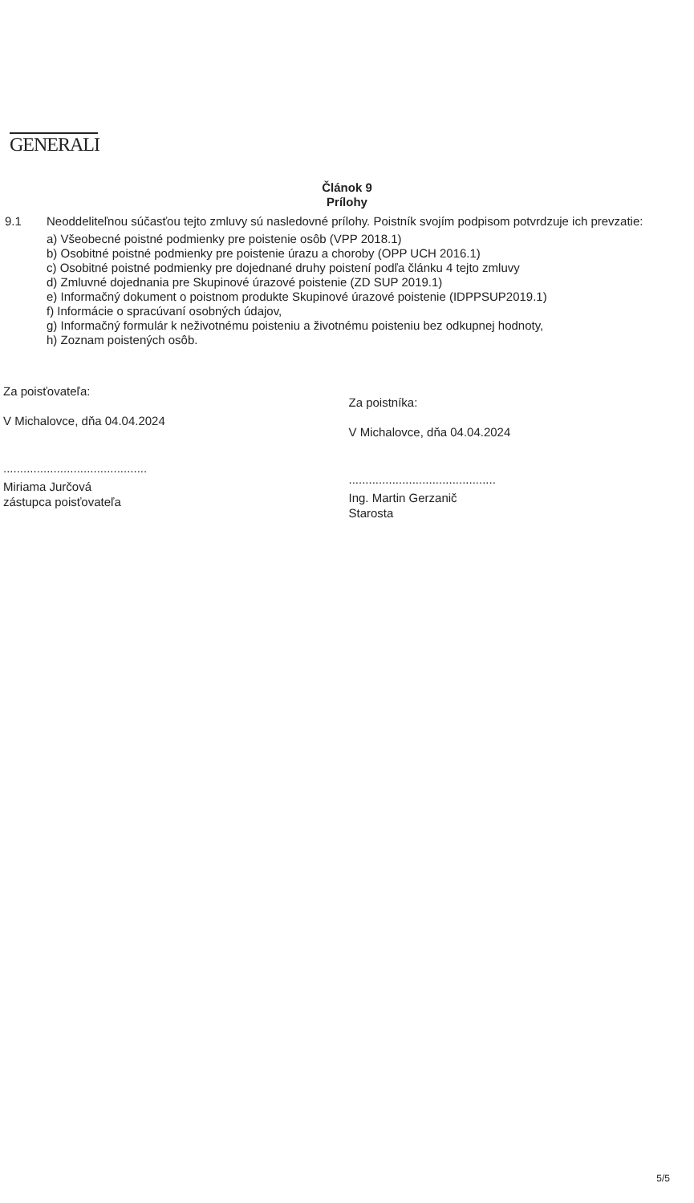GENERALI
Článok 9
Prílohy
9.1
Neoddeliteľnou súčasťou tejto zmluvy sú nasledovné prílohy. Poistník svojím podpisom potvrdzuje ich prevzatie:
a) Všeobecné poistné podmienky pre poistenie osôb (VPP 2018.1)
b) Osobitné poistné podmienky pre poistenie úrazu a choroby (OPP UCH 2016.1)
c) Osobitné poistné podmienky pre dojednané druhy poistení podľa článku 4 tejto zmluvy
d) Zmluvné dojednania pre Skupinové úrazové poistenie (ZD SUP 2019.1)
e) Informačný dokument o poistnom produkte Skupinové úrazové poistenie (IDPPSUP2019.1)
f) Informácie o spracúvaní osobných údajov,
g) Informačný formulár k neživotnému poisteniu a životnému poisteniu bez odkupnej hodnoty,
h) Zoznam poistených osôb.
Za poisťovateľa:
V Michalovce, dňa 04.04.2024
...........................................
Miriama Jurčová
zástupca poisťovateľa
Za poistníka:
V Michalovce, dňa 04.04.2024
............................................
Ing. Martin Gerzanič
Starosta
5/5